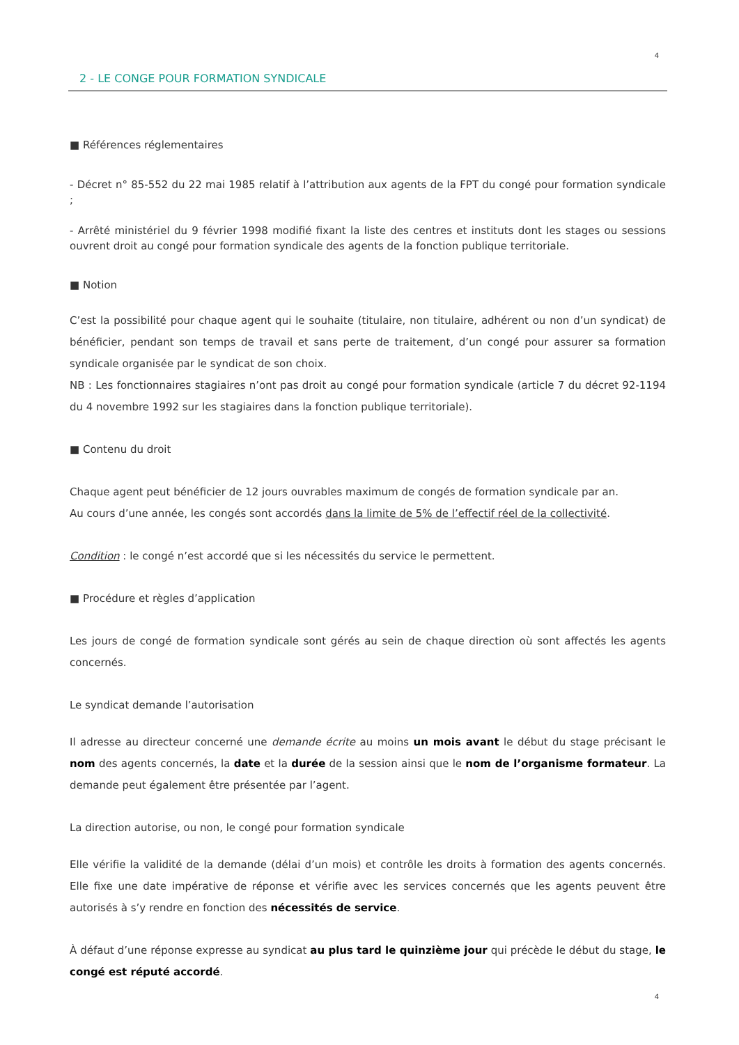4
2 - LE CONGE POUR FORMATION SYNDICALE
■ Références réglementaires
- Décret n° 85-552 du 22 mai 1985 relatif à l’attribution aux agents de la FPT du congé pour formation syndicale ;
- Arrêté ministériel du 9 février 1998 modifié fixant la liste des centres et instituts dont les stages ou sessions ouvrent droit au congé pour formation syndicale des agents de la fonction publique territoriale.
■ Notion
C’est la possibilité pour chaque agent qui le souhaite (titulaire, non titulaire, adhérent ou non d’un syndicat) de bénéficier, pendant son temps de travail et sans perte de traitement, d’un congé pour assurer sa formation syndicale organisée par le syndicat de son choix.
NB : Les fonctionnaires stagiaires n’ont pas droit au congé pour formation syndicale (article 7 du décret 92-1194 du 4 novembre 1992 sur les stagiaires dans la fonction publique territoriale).
■ Contenu du droit
Chaque agent peut bénéficier de 12 jours ouvrables maximum de congés de formation syndicale par an.
Au cours d’une année, les congés sont accordés dans la limite de 5% de l’effectif réel de la collectivité.
Condition : le congé n’est accordé que si les nécessités du service le permettent.
■ Procédure et règles d’application
Les jours de congé de formation syndicale sont gérés au sein de chaque direction où sont affectés les agents concernés.
Le syndicat demande l’autorisation
Il adresse au directeur concerné une demande écrite au moins un mois avant le début du stage précisant le nom des agents concernés, la date et la durée de la session ainsi que le nom de l’organisme formateur. La demande peut également être présentée par l’agent.
La direction autorise, ou non, le congé pour formation syndicale
Elle vérifie la validité de la demande (délai d’un mois) et contrôle les droits à formation des agents concernés. Elle fixe une date impérative de réponse et vérifie avec les services concernés que les agents peuvent être autorisés à s’y rendre en fonction des nécessités de service.
À défaut d’une réponse expresse au syndicat au plus tard le quinzième jour qui précède le début du stage, le congé est réputé accordé.
4